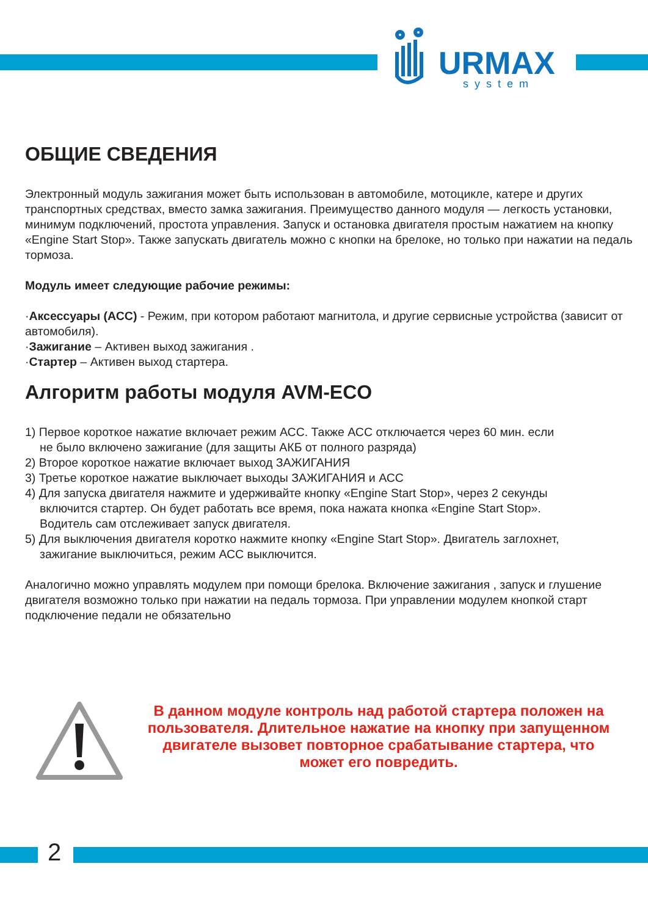URMAX
system
ОБЩИЕ СВЕДЕНИЯ
Электронный модуль зажигания может быть использован в автомобиле, мотоцикле, катере и других транспортных средствах, вместо замка зажигания. Преимущество данного модуля — легкость установки, минимум подключений, простота управления. Запуск и остановка двигателя простым нажатием на кнопку «Engine Start Stop». Также запускать двигатель можно с кнопки на брелоке, но только при нажатии на педаль тормоза.
Модуль имеет следующие рабочие режимы:
·Аксессуары (АСС) - Режим, при котором работают магнитола, и другие сервисные устройства (зависит от автомобиля).
·Зажигание – Активен выход зажигания .
·Стартер – Активен выход стартера.
Алгоритм работы модуля AVM-ECO
1) Первое короткое нажатие включает режим АСС. Также АСС отключается через 60 мин. если
не было включено зажигание (для защиты АКБ от полного разряда)
2) Вторoе короткое нажатие включает выход ЗАЖИГАНИЯ
3) Третье короткое нажатие выключает выходы ЗАЖИГАНИЯ и АСС
4) Для запуска двигателя нажмите и удерживайте кнопку «Engine Start Stop», через 2 секунды
включится стартер. Он будет работать все время, пока нажата кнопка «Engine Start Stop».
Водитель сам отслеживает запуск двигателя.
5) Для выключения двигателя коротко нажмите кнопку «Engine Start Stop». Двигатель заглохнет,
зажигание выключиться, режим АСС выключится.
Аналогично можно управлять модулем при помощи брелока. Включение зажигания , запуск и глушение двигателя возможно только при нажатии на педаль тормоза. При управлении модулем кнопкой старт подключение педали не обязательно
В данном модуле контроль над работой стартера положен на пользователя. Длительное нажатие на кнопку при запущенном двигателе вызовет повторное срабатывание стартера, что может его повредить.
2